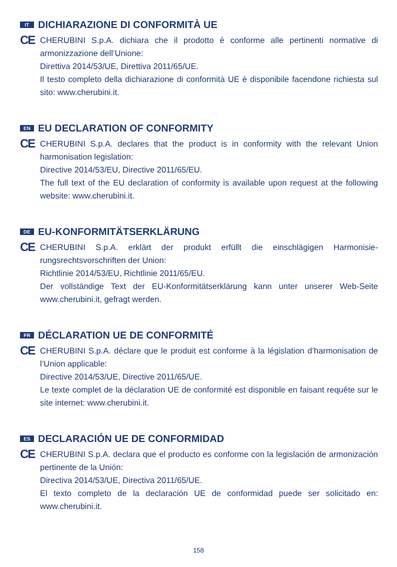IT DICHIARAZIONE DI CONFORMITÀ UE
CE
CHERUBINI S.p.A. dichiara che il prodotto è conforme alle pertinenti normative di armonizzazione dell’Unione:
Direttiva 2014/53/UE, Direttiva 2011/65/UE.
Il testo completo della dichiarazione di conformità UE è disponibile facendone richiesta sul sito: www.cherubini.it.
EN EU DECLARATION OF CONFORMITY
CE
CHERUBINI S.p.A. declares that the product is in conformity with the relevant Union harmonisation legislation:
Directive 2014/53/EU, Directive 2011/65/EU.
The full text of the EU declaration of conformity is available upon request at the following website: www.cherubini.it.
DE EU-KONFORMITÄTSERKLÄRUNG
CE
CHERUBINI S.p.A. erklärt der produkt erfüllt die einschlägigen Harmonisie-rungsrechtsvorschriften der Union:
Richtlinie 2014/53/EU, Richtlinie 2011/65/EU.
Der vollständige Text der EU-Konformitätserklärung kann unter unserer Web-Seite www.cherubini.it, gefragt werden.
FR DÉCLARATION UE DE CONFORMITÉ
CE
CHERUBINI S.p.A. déclare que le produit est conforme à la législation d’harmonisation de l’Union applicable:
Directive 2014/53/UE, Directive 2011/65/UE.
Le texte complet de la déclaration UE de conformité est disponible en faisant requête sur le site internet: www.cherubini.it.
ES DECLARACIÓN UE DE CONFORMIDAD
CE
CHERUBINI S.p.A. declara que el producto es conforme con la legislación de armonización pertinente de la Unión:
Directiva 2014/53/UE, Directiva 2011/65/UE.
El texto completo de la declaración UE de conformidad puede ser solicitado en: www.cherubini.it.
158